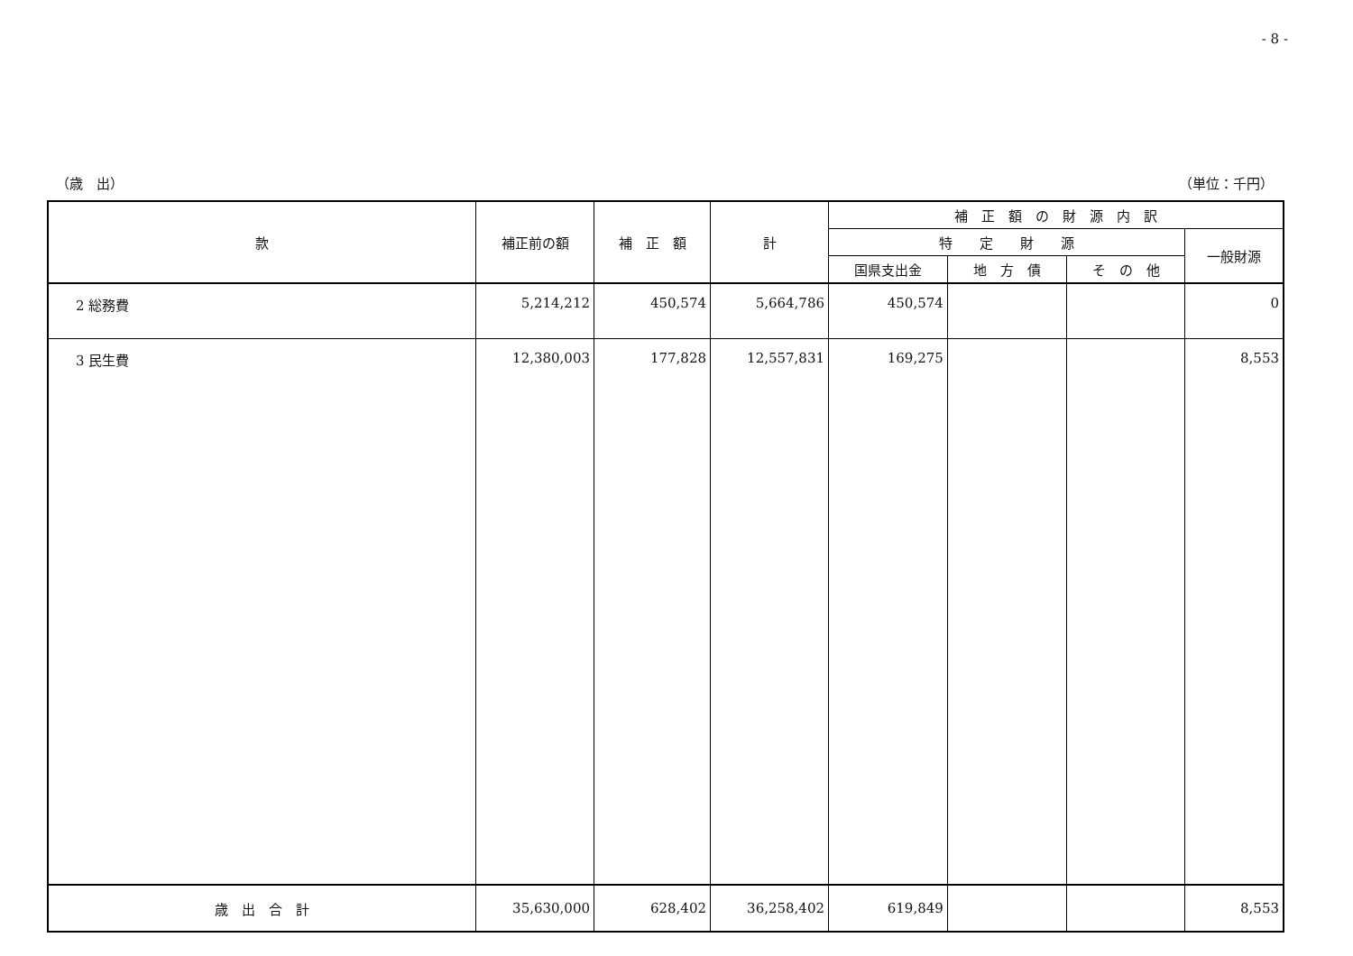- 8 -
（歳　出） （単位：千円）
| 款 | 補正前の額 | 補 正 額 | 計 | 補 正 額 の 財 源 内 訳 | | | |
| --- | --- | --- | --- | --- | --- | --- | --- |
| | | | | 特 定 財 源 | | | 一般財源 |
| | | | | 国県支出金 | 地 方 債 | そ の 他 | |
| 2 総務費 | 5,214,212 | 450,574 | 5,664,786 | 450,574 | | | 0 |
| 3 民生費 | 12,380,003 | 177,828 | 12,557,831 | 169,275 | | | 8,553 |
| 歳 出 合 計 | 35,630,000 | 628,402 | 36,258,402 | 619,849 | | | 8,553 |